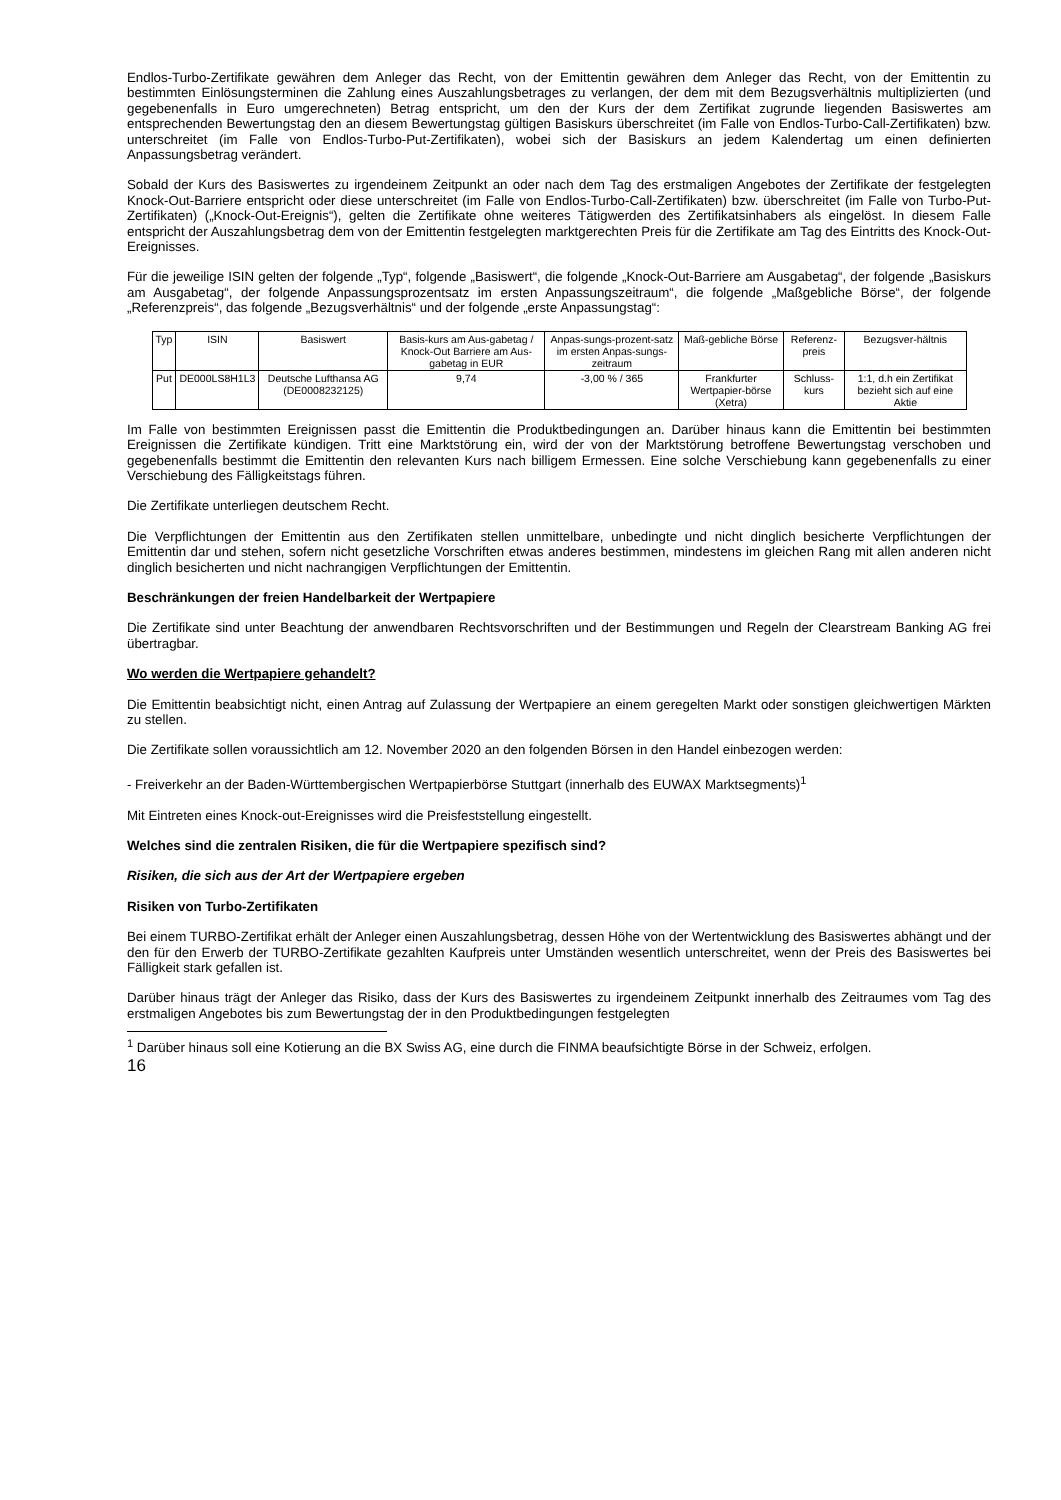Endlos-Turbo-Zertifikate gewähren dem Anleger das Recht, von der Emittentin gewähren dem Anleger das Recht, von der Emittentin zu bestimmten Einlösungsterminen die Zahlung eines Auszahlungsbetrages zu verlangen, der dem mit dem Bezugsverhältnis multiplizierten (und gegebenenfalls in Euro umgerechneten) Betrag entspricht, um den der Kurs der dem Zertifikat zugrunde liegenden Basiswertes am entsprechenden Bewertungstag den an diesem Bewertungstag gültigen Basiskurs überschreitet (im Falle von Endlos-Turbo-Call-Zertifikaten) bzw. unterschreitet (im Falle von Endlos-Turbo-Put-Zertifikaten), wobei sich der Basiskurs an jedem Kalendertag um einen definierten Anpassungsbetrag verändert.
Sobald der Kurs des Basiswertes zu irgendeinem Zeitpunkt an oder nach dem Tag des erstmaligen Angebotes der Zertifikate der festgelegten Knock-Out-Barriere entspricht oder diese unterschreitet (im Falle von Endlos-Turbo-Call-Zertifikaten) bzw. überschreitet (im Falle von Turbo-Put-Zertifikaten) („Knock-Out-Ereignis“), gelten die Zertifikate ohne weiteres Tätigwerden des Zertifikatsinhabers als eingelöst. In diesem Falle entspricht der Auszahlungsbetrag dem von der Emittentin festgelegten marktgerechten Preis für die Zertifikate am Tag des Eintritts des Knock-Out-Ereignisses.
Für die jeweilige ISIN gelten der folgende „Typ“, folgende „Basiswert“, die folgende „Knock-Out-Barriere am Ausgabetag“, der folgende „Basiskurs am Ausgabetag“, der folgende Anpassungsprozentsatz im ersten Anpassungszeitraum“, die folgende „Maßgebliche Börse“, der folgende „Referenzpreis“, das folgende „Bezugsverhältnis“ und der folgende „erste Anpassungstag“:
| Typ | ISIN | Basiswert | Basis-kurs am Aus-gabetag / Knock-Out Barriere am Aus-gabetag in EUR | Anpas-sungs-prozent-satz im ersten Anpas-sungs-zeitraum | Maß-gebliche Börse | Referenz-preis | Bezugsver-hältnis |
| Put | DE000LS8H1L3 | Deutsche Lufthansa AG (DE0008232125) | 9,74 | -3,00 % / 365 | Frankfurter Wertpapier-börse (Xetra) | Schluss-kurs | 1:1, d.h ein Zertifikat bezieht sich auf eine Aktie |
Im Falle von bestimmten Ereignissen passt die Emittentin die Produktbedingungen an. Darüber hinaus kann die Emittentin bei bestimmten Ereignissen die Zertifikate kündigen. Tritt eine Marktstörung ein, wird der von der Marktstörung betroffene Bewertungstag verschoben und gegebenenfalls bestimmt die Emittentin den relevanten Kurs nach billigem Ermessen. Eine solche Verschiebung kann gegebenenfalls zu einer Verschiebung des Fälligkeitstags führen.
Die Zertifikate unterliegen deutschem Recht.
Die Verpflichtungen der Emittentin aus den Zertifikaten stellen unmittelbare, unbedingte und nicht dinglich besicherte Verpflichtungen der Emittentin dar und stehen, sofern nicht gesetzliche Vorschriften etwas anderes bestimmen, mindestens im gleichen Rang mit allen anderen nicht dinglich besicherten und nicht nachrangigen Verpflichtungen der Emittentin.
Beschränkungen der freien Handelbarkeit der Wertpapiere
Die Zertifikate sind unter Beachtung der anwendbaren Rechtsvorschriften und der Bestimmungen und Regeln der Clearstream Banking AG frei übertragbar.
Wo werden die Wertpapiere gehandelt?
Die Emittentin beabsichtigt nicht, einen Antrag auf Zulassung der Wertpapiere an einem geregelten Markt oder sonstigen gleichwertigen Märkten zu stellen.
Die Zertifikate sollen voraussichtlich am 12. November 2020 an den folgenden Börsen in den Handel einbezogen werden:
- Freiverkehr an der Baden-Württembergischen Wertpapierbörse Stuttgart (innerhalb des EUWAX Marktsegments)<sup>1</sup>
Mit Eintreten eines Knock-out-Ereignisses wird die Preisfeststellung eingestellt.
Welches sind die zentralen Risiken, die für die Wertpapiere spezifisch sind?
Risiken, die sich aus der Art der Wertpapiere ergeben
Risiken von Turbo-Zertifikaten
Bei einem TURBO-Zertifikat erhält der Anleger einen Auszahlungsbetrag, dessen Höhe von der Wertentwicklung des Basiswertes abhängt und der den für den Erwerb der TURBO-Zertifikate gezahlten Kaufpreis unter Umständen wesentlich unterschreitet, wenn der Preis des Basiswertes bei Fälligkeit stark gefallen ist.
Darüber hinaus trägt der Anleger das Risiko, dass der Kurs des Basiswertes zu irgendeinem Zeitpunkt innerhalb des Zeitraumes vom Tag des erstmaligen Angebotes bis zum Bewertungstag der in den Produktbedingungen festgelegten
<sup>1</sup> Darüber hinaus soll eine Kotierung an die BX Swiss AG, eine durch die FINMA beaufsichtigte Börse in der Schweiz, erfolgen.
16